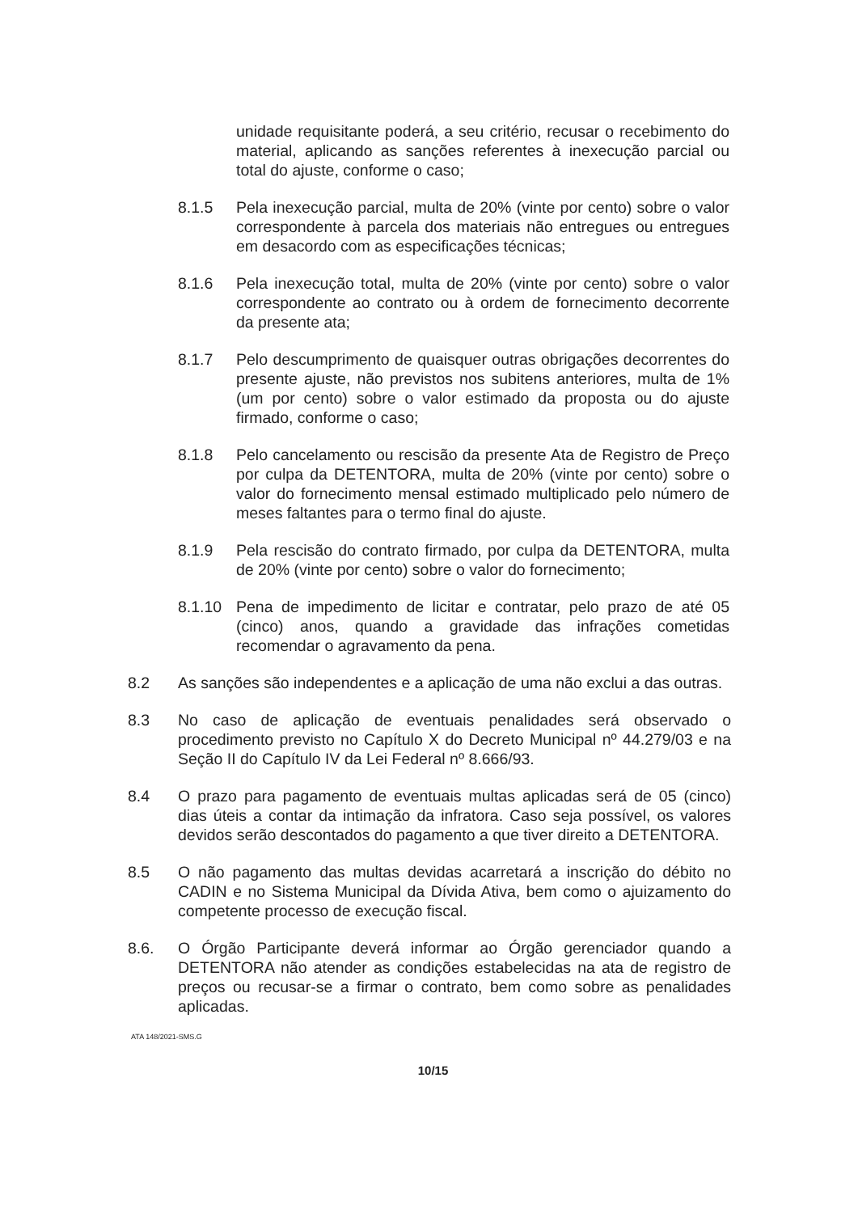unidade requisitante poderá, a seu critério, recusar o recebimento do material, aplicando as sanções referentes à inexecução parcial ou total do ajuste, conforme o caso;
8.1.5 Pela inexecução parcial, multa de 20% (vinte por cento) sobre o valor correspondente à parcela dos materiais não entregues ou entregues em desacordo com as especificações técnicas;
8.1.6 Pela inexecução total, multa de 20% (vinte por cento) sobre o valor correspondente ao contrato ou à ordem de fornecimento decorrente da presente ata;
8.1.7 Pelo descumprimento de quaisquer outras obrigações decorrentes do presente ajuste, não previstos nos subitens anteriores, multa de 1% (um por cento) sobre o valor estimado da proposta ou do ajuste firmado, conforme o caso;
8.1.8 Pelo cancelamento ou rescisão da presente Ata de Registro de Preço por culpa da DETENTORA, multa de 20% (vinte por cento) sobre o valor do fornecimento mensal estimado multiplicado pelo número de meses faltantes para o termo final do ajuste.
8.1.9 Pela rescisão do contrato firmado, por culpa da DETENTORA, multa de 20% (vinte por cento) sobre o valor do fornecimento;
8.1.10 Pena de impedimento de licitar e contratar, pelo prazo de até 05 (cinco) anos, quando a gravidade das infrações cometidas recomendar o agravamento da pena.
8.2 As sanções são independentes e a aplicação de uma não exclui a das outras.
8.3 No caso de aplicação de eventuais penalidades será observado o procedimento previsto no Capítulo X do Decreto Municipal nº 44.279/03 e na Seção II do Capítulo IV da Lei Federal nº 8.666/93.
8.4 O prazo para pagamento de eventuais multas aplicadas será de 05 (cinco) dias úteis a contar da intimação da infratora. Caso seja possível, os valores devidos serão descontados do pagamento a que tiver direito a DETENTORA.
8.5 O não pagamento das multas devidas acarretará a inscrição do débito no CADIN e no Sistema Municipal da Dívida Ativa, bem como o ajuizamento do competente processo de execução fiscal.
8.6. O Órgão Participante deverá informar ao Órgão gerenciador quando a DETENTORA não atender as condições estabelecidas na ata de registro de preços ou recusar-se a firmar o contrato, bem como sobre as penalidades aplicadas.
ATA 148/2021-SMS.G
10/15